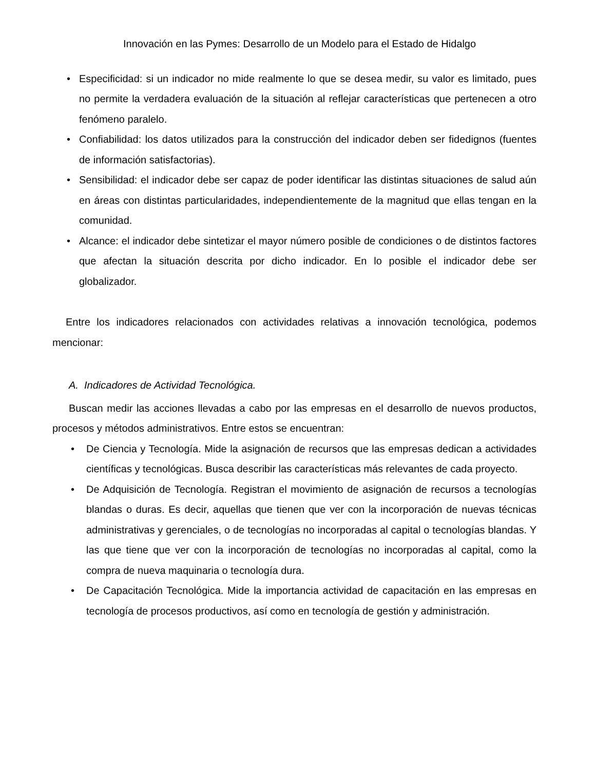Innovación en las Pymes: Desarrollo de un Modelo para el Estado de Hidalgo
• Especificidad: si un indicador no mide realmente lo que se desea medir, su valor es limitado, pues no permite la verdadera evaluación de la situación al reflejar características que pertenecen a otro fenómeno paralelo.
• Confiabilidad: los datos utilizados para la construcción del indicador deben ser fidedignos (fuentes de información satisfactorias).
• Sensibilidad: el indicador debe ser capaz de poder identificar las distintas situaciones de salud aún en áreas con distintas particularidades, independientemente de la magnitud que ellas tengan en la comunidad.
• Alcance: el indicador debe sintetizar el mayor número posible de condiciones o de distintos factores que afectan la situación descrita por dicho indicador. En lo posible el indicador debe ser globalizador.
Entre los indicadores relacionados con actividades relativas a innovación tecnológica, podemos mencionar:
A. Indicadores de Actividad Tecnológica.
Buscan medir las acciones llevadas a cabo por las empresas en el desarrollo de nuevos productos, procesos y métodos administrativos. Entre estos se encuentran:
• De Ciencia y Tecnología. Mide la asignación de recursos que las empresas dedican a actividades científicas y tecnológicas. Busca describir las características más relevantes de cada proyecto.
• De Adquisición de Tecnología. Registran el movimiento de asignación de recursos a tecnologías blandas o duras. Es decir, aquellas que tienen que ver con la incorporación de nuevas técnicas administrativas y gerenciales, o de tecnologías no incorporadas al capital o tecnologías blandas. Y las que tiene que ver con la incorporación de tecnologías no incorporadas al capital, como la compra de nueva maquinaria o tecnología dura.
• De Capacitación Tecnológica. Mide la importancia actividad de capacitación en las empresas en tecnología de procesos productivos, así como en tecnología de gestión y administración.